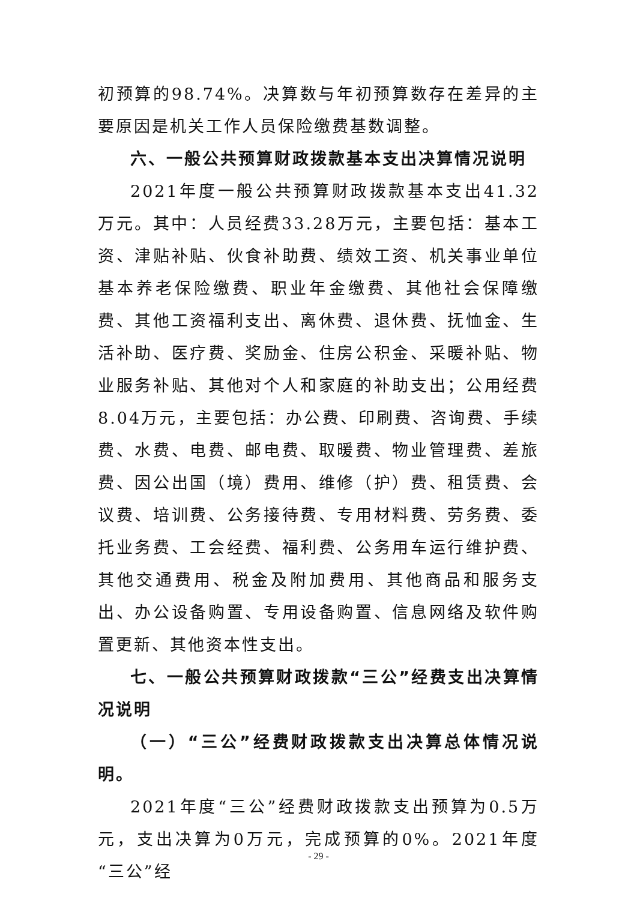初预算的98.74%。决算数与年初预算数存在差异的主要原因是机关工作人员保险缴费基数调整。
六、一般公共预算财政拨款基本支出决算情况说明
2021年度一般公共预算财政拨款基本支出41.32万元。其中：人员经费33.28万元，主要包括：基本工资、津贴补贴、伙食补助费、绩效工资、机关事业单位基本养老保险缴费、职业年金缴费、其他社会保障缴费、其他工资福利支出、离休费、退休费、抚恤金、生活补助、医疗费、奖励金、住房公积金、采暖补贴、物业服务补贴、其他对个人和家庭的补助支出；公用经费8.04万元，主要包括：办公费、印刷费、咨询费、手续费、水费、电费、邮电费、取暖费、物业管理费、差旅费、因公出国（境）费用、维修（护）费、租赁费、会议费、培训费、公务接待费、专用材料费、劳务费、委托业务费、工会经费、福利费、公务用车运行维护费、其他交通费用、税金及附加费用、其他商品和服务支出、办公设备购置、专用设备购置、信息网络及软件购置更新、其他资本性支出。
七、一般公共预算财政拨款“三公”经费支出决算情况说明
（一）“三公”经费财政拨款支出决算总体情况说明。
2021年度“三公”经费财政拨款支出预算为0.5万元，支出决算为0万元，完成预算的0%。2021年度“三公”经
- 29 -